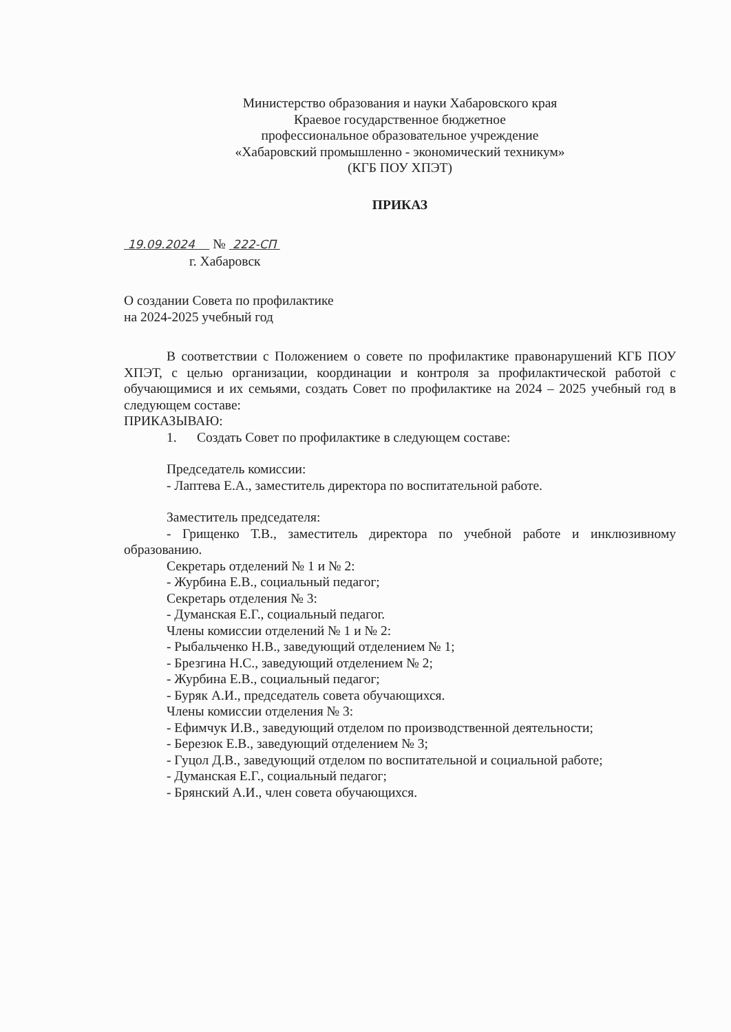Министерство образования и науки Хабаровского края
Краевое государственное бюджетное
профессиональное образовательное учреждение
«Хабаровский промышленно - экономический техникум»
(КГБ ПОУ ХПЭТ)
ПРИКАЗ
19.09.2024 № 222-СП
г. Хабаровск
О создании Совета по профилактике
на 2024-2025 учебный год
В соответствии с Положением о совете по профилактике правонарушений КГБ ПОУ ХПЭТ, с целью организации, координации и контроля за профилактической работой с обучающимися и их семьями, создать Совет по профилактике на 2024 – 2025 учебный год в следующем составе:
ПРИКАЗЫВАЮ:
1. Создать Совет по профилактике в следующем составе:
Председатель комиссии:
- Лаптева Е.А., заместитель директора по воспитательной работе.
Заместитель председателя:
- Грищенко Т.В., заместитель директора по учебной работе и инклюзивному образованию.
Секретарь отделений № 1 и № 2:
- Журбина Е.В., социальный педагог;
Секретарь отделения № 3:
- Думанская Е.Г., социальный педагог.
Члены комиссии отделений № 1 и № 2:
- Рыбальченко Н.В., заведующий отделением № 1;
- Брезгина Н.С., заведующий отделением № 2;
- Журбина Е.В., социальный педагог;
- Буряк А.И., председатель совета обучающихся.
Члены комиссии отделения № 3:
- Ефимчук И.В., заведующий отделом по производственной деятельности;
- Березюк Е.В., заведующий отделением № 3;
- Гуцол Д.В., заведующий отделом по воспитательной и социальной работе;
- Думанская Е.Г., социальный педагог;
- Брянский А.И., член совета обучающихся.